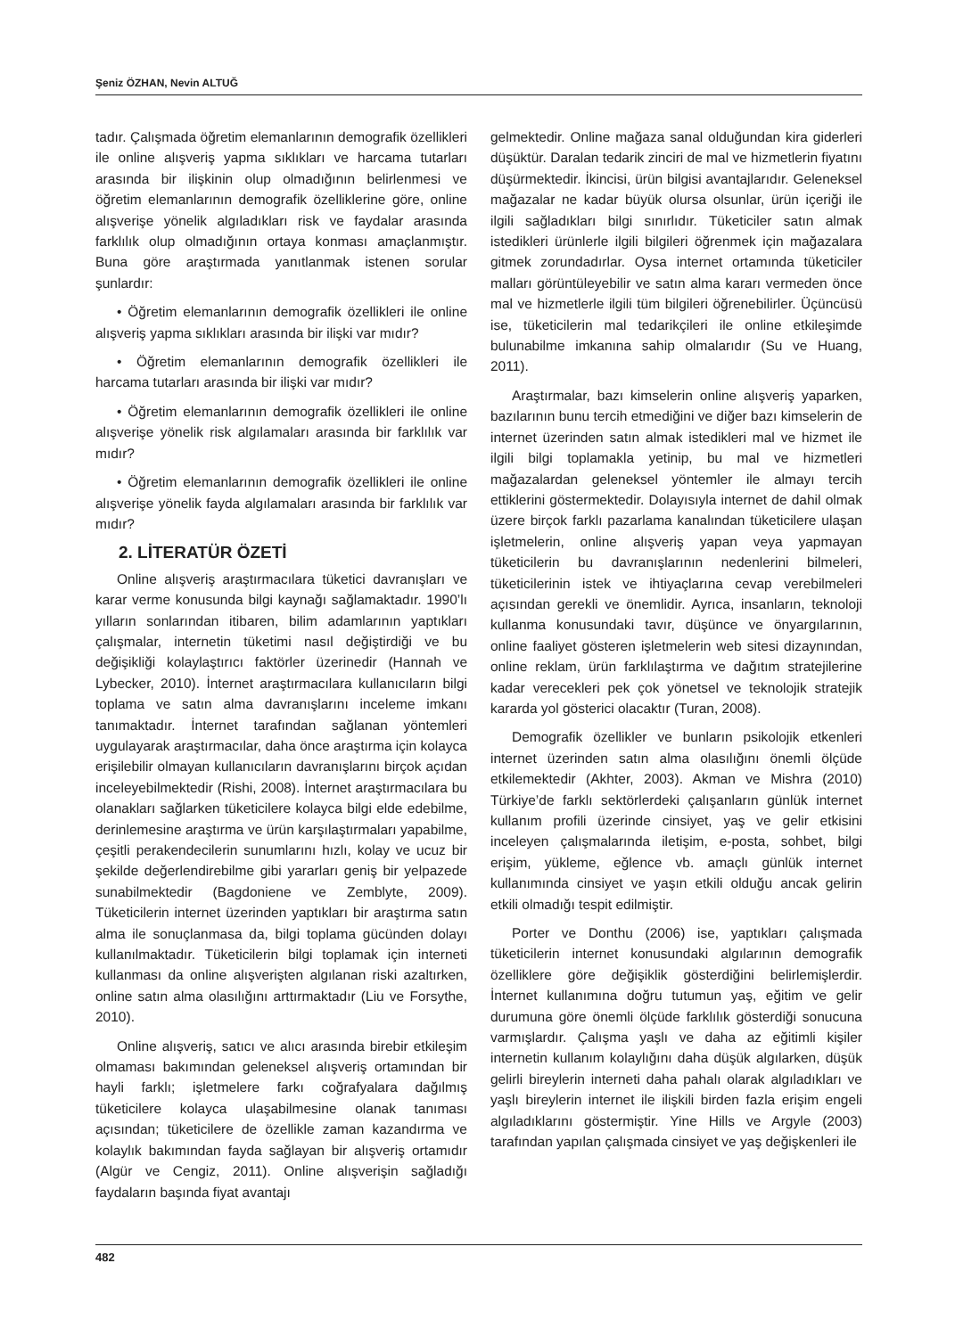Şeniz ÖZHAN, Nevin ALTUĞ
tadır. Çalışmada öğretim elemanlarının demografik özellikleri ile online alışveriş yapma sıklıkları ve harcama tutarları arasında bir ilişkinin olup olmadığının belirlenmesi ve öğretim elemanlarının demografik özelliklerine göre, online alışverişe yönelik algıladıkları risk ve faydalar arasında farklılık olup olmadığının ortaya konması amaçlanmıştır. Buna göre araştırmada yanıtlanmak istenen sorular şunlardır:
• Öğretim elemanlarının demografik özellikleri ile online alışveriş yapma sıklıkları arasında bir ilişki var mıdır?
• Öğretim elemanlarının demografik özellikleri ile harcama tutarları arasında bir ilişki var mıdır?
• Öğretim elemanlarının demografik özellikleri ile online alışverişe yönelik risk algılamaları arasında bir farklılık var mıdır?
• Öğretim elemanlarının demografik özellikleri ile online alışverişe yönelik fayda algılamaları arasında bir farklılık var mıdır?
2. LİTERATÜR ÖZETİ
Online alışveriş araştırmacılara tüketici davranışları ve karar verme konusunda bilgi kaynağı sağlamaktadır. 1990’lı yılların sonlarından itibaren, bilim adamlarının yaptıkları çalışmalar, internetin tüketimi nasıl değiştirdiği ve bu değişikliği kolaylaştırıcı faktörler üzerinedir (Hannah ve Lybecker, 2010). İnternet araştırmacılara kullanıcıların bilgi toplama ve satın alma davranışlarını inceleme imkanı tanımaktadır. İnternet tarafından sağlanan yöntemleri uygulayarak araştırmacılar, daha önce araştırma için kolayca erişilebilir olmayan kullanıcıların davranışlarını birçok açıdan inceleyebilmektedir (Rishi, 2008). İnternet araştırmacılara bu olanakları sağlarken tüketicilere kolayca bilgi elde edebilme, derinlemesine araştırma ve ürün karşılaştırmaları yapabilme, çeşitli perakendecilerin sunumlarını hızlı, kolay ve ucuz bir şekilde değerlendirebilme gibi yararları geniş bir yelpazede sunabilmektedir (Bagdoniene ve Zemblyte, 2009). Tüketicilerin internet üzerinden yaptıkları bir araştırma satın alma ile sonuçlanmasa da, bilgi toplama gücünden dolayı kullanılmaktadır. Tüketicilerin bilgi toplamak için interneti kullanması da online alışverişten algılanan riski azaltırken, online satın alma olasılığını arttırmaktadır (Liu ve Forsythe, 2010).
Online alışveriş, satıcı ve alıcı arasında birebir etkileşim olmaması bakımından geleneksel alışveriş ortamından bir hayli farklı; işletmelere farkı coğrafyalara dağılmış tüketicilere kolayca ulaşabilmesine olanak tanıması açısından; tüketicilere de özellikle zaman kazandırma ve kolaylık bakımından fayda sağlayan bir alışveriş ortamıdır (Algür ve Cengiz, 2011). Online alışverişin sağladığı faydaların başında fiyat avantajı
gelmektedir. Online mağaza sanal olduğundan kira giderleri düşüktür. Daralan tedarik zinciri de mal ve hizmetlerin fiyatını düşürmektedir. İkincisi, ürün bilgisi avantajlarıdır. Geleneksel mağazalar ne kadar büyük olursa olsunlar, ürün içeriği ile ilgili sağladıkları bilgi sınırlıdır. Tüketiciler satın almak istedikleri ürünlerle ilgili bilgileri öğrenmek için mağazalara gitmek zorundadırlar. Oysa internet ortamında tüketiciler malları görüntüleyebilir ve satın alma kararı vermeden önce mal ve hizmetlerle ilgili tüm bilgileri öğrenebilirler. Üçüncüsü ise, tüketicilerin mal tedarikçileri ile online etkileşimde bulunabilme imkanına sahip olmalarıdır (Su ve Huang, 2011).
Araştırmalar, bazı kimselerin online alışveriş yaparken, bazılarının bunu tercih etmediğini ve diğer bazı kimselerin de internet üzerinden satın almak istedikleri mal ve hizmet ile ilgili bilgi toplamakla yetinip, bu mal ve hizmetleri mağazalardan geleneksel yöntemler ile almayı tercih ettiklerini göstermektedir. Dolayısıyla internet de dahil olmak üzere birçok farklı pazarlama kanalından tüketicilere ulaşan işletmelerin, online alışveriş yapan veya yapmayan tüketicilerin bu davranışlarının nedenlerini bilmeleri, tüketicilerinin istek ve ihtiyaçlarına cevap verebilmeleri açısından gerekli ve önemlidir. Ayrıca, insanların, teknoloji kullanma konusundaki tavır, düşünce ve önyargılarının, online faaliyet gösteren işletmelerin web sitesi dizaynından, online reklam, ürün farklılaştırma ve dağıtım stratejilerine kadar verecekleri pek çok yönetsel ve teknolojik stratejik kararda yol gösterici olacaktır (Turan, 2008).
Demografik özellikler ve bunların psikolojik etkenleri internet üzerinden satın alma olasılığını önemli ölçüde etkilemektedir (Akhter, 2003). Akman ve Mishra (2010) Türkiye’de farklı sektörlerdeki çalışanların günlük internet kullanım profili üzerinde cinsiyet, yaş ve gelir etkisini inceleyen çalışmalarında iletişim, e-posta, sohbet, bilgi erişim, yükleme, eğlence vb. amaçlı günlük internet kullanımında cinsiyet ve yaşın etkili olduğu ancak gelirin etkili olmadığı tespit edilmiştir.
Porter ve Donthu (2006) ise, yaptıkları çalışmada tüketicilerin internet konusundaki algılarının demografik özelliklere göre değişiklik gösterdiğini belirlemişlerdir. İnternet kullanımına doğru tutumun yaş, eğitim ve gelir durumuna göre önemli ölçüde farklılık gösterdiği sonucuna varmışlardır. Çalışma yaşlı ve daha az eğitimli kişiler internetin kullanım kolaylığını daha düşük algılarken, düşük gelirli bireylerin interneti daha pahalı olarak algıladıkları ve yaşlı bireylerin internet ile ilişkili birden fazla erişim engeli algıladıklarını göstermiştir. Yine Hills ve Argyle (2003) tarafından yapılan çalışmada cinsiyet ve yaş değişkenleri ile
482